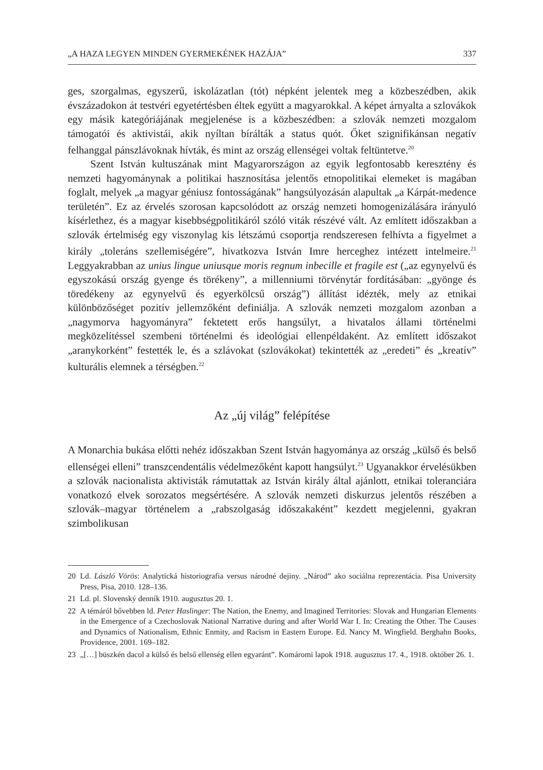„A HAZA LEGYEN MINDEN GYERMEKÉNEK HAZÁJA” 337
ges, szorgalmas, egyszerű, iskolázatlan (tót) népként jelentek meg a közbeszédben, akik évszázadokon át testvéri egyetértésben éltek együtt a magyarokkal. A képet árnyalta a szlovákok egy másik kategóriájának megjelenése is a közbeszédben: a szlovák nemzeti mozgalom támogatói és aktivistái, akik nyíltan bírálták a status quót. Őket szignifikánsan negatív felhanggal pánszlávoknak hívták, és mint az ország ellenségei voltak feltüntetve.<sup>20</sup>
Szent István kultuszának mint Magyarországon az egyik legfontosabb keresztény és nemzeti hagyománynak a politikai hasznosítása jelentős etnopolitikai elemeket is magában foglalt, melyek „a magyar géniusz fontosságának” hangsúlyozásán alapultak „a Kárpát-medence területén”. Ez az érvelés szorosan kapcsolódott az ország nemzeti homogenizálására irányuló kísérlethez, és a magyar kisebbségpolitikáról szóló viták részévé vált. Az említett időszakban a szlovák értelmiség egy viszonylag kis létszámú csoportja rendszeresen felhívta a figyelmet a király „toleráns szellemiségére”, hivatkozva István Imre herceghez intézett intelmeire.<sup>21</sup> Leggyakrabban az unius lingue uniusque moris regnum inbecille et fragile est („az egynyelvű és egyszokású ország gyenge és törékeny”, a millenniumi törvénytár fordításában: „gyönge és töredékeny az egynyelvű és egyerkölcsű ország”) állítást idézték, mely az etnikai különbözőséget pozitív jellemzőként definiálja. A szlovák nemzeti mozgalom azonban a „nagymorva hagyományra” fektetett erős hangsúlyt, a hivatalos állami történelmi megközelítéssel szembeni történelmi és ideológiai ellenpéldaként. Az említett időszakot „aranykorként” festették le, és a szlávokat (szlovákokat) tekintették az „eredeti” és „kreatív” kulturális elemnek a térségben.<sup>22</sup>
Az „új világ” felépítése
A Monarchia bukása előtti nehéz időszakban Szent István hagyománya az ország „külső és belső ellenségei elleni” transzcendentális védelmezőként kapott hangsúlyt.<sup>23</sup> Ugyanakkor érvelésükben a szlovák nacionalista aktivisták rámutattak az István király által ajánlott, etnikai toleranciára vonatkozó elvek sorozatos megsértésére. A szlovák nemzeti diskurzus jelentős részében a szlovák–magyar történelem a „rabszolgaság időszakaként” kezdett megjelenni, gyakran szimbolikusan
20 Ld. László Vörös: Analytická historiografia versus národné dejiny. „Národ” ako sociálna reprezentácia. Pisa University Press, Pisa, 2010. 128–136.
21 Ld. pl. Slovenský denník 1910. augusztus 20. 1.
22 A témáról bővebben ld. Peter Haslinger: The Nation, the Enemy, and Imagined Territories: Slovak and Hungarian Elements in the Emergence of a Czechoslovak National Narrative during and after World War I. In: Creating the Other. The Causes and Dynamics of Nationalism, Ethnic Enmity, and Racism in Eastern Europe. Ed. Nancy M. Wingfield. Berghahn Books, Providence, 2001. 169–182.
23 „[…] büszkén dacol a külső és belső ellenség ellen egyaránt”. Komáromi lapok 1918. augusztus 17. 4., 1918. október 26. 1.